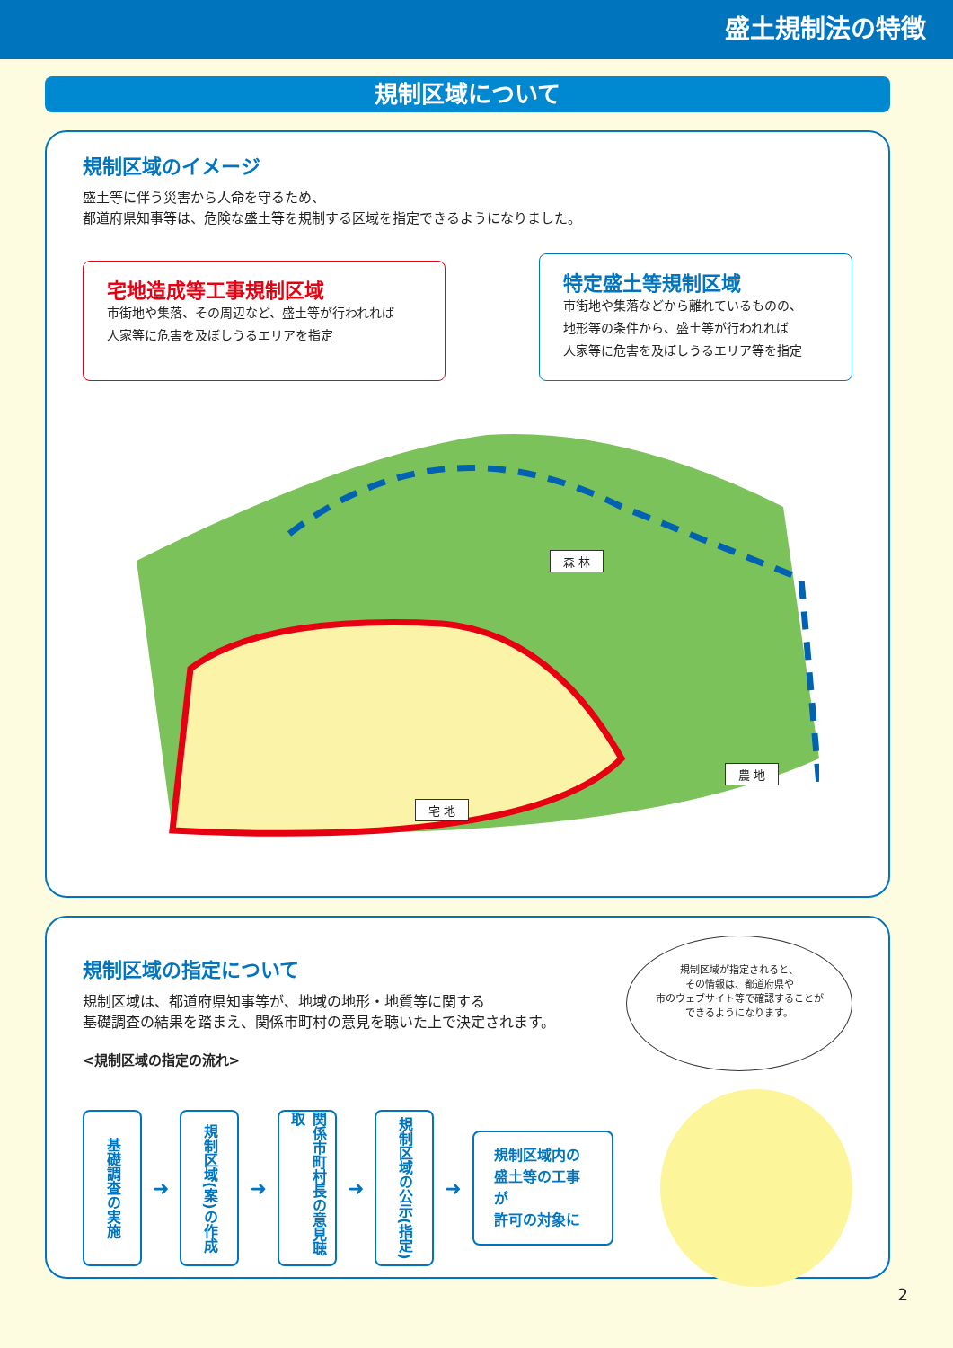盛土規制法の特徴
規制区域について
規制区域のイメージ
盛土等に伴う災害から人命を守るため、
都道府県知事等は、危険な盛土等を規制する区域を指定できるようになりました。
宅地造成等工事規制区域
市街地や集落、その周辺など、盛土等が行われれば
人家等に危害を及ぼしうるエリアを指定
特定盛土等規制区域
市街地や集落などから離れているものの、
地形等の条件から、盛土等が行われれば
人家等に危害を及ぼしうるエリア等を指定
森 林
宅 地
農 地
規制区域の指定について
規制区域は、都道府県知事等が、地域の地形・地質等に関する
基礎調査の結果を踏まえ、関係市町村の意見を聴いた上で決定されます。
<規制区域の指定の流れ>
規制区域が指定されると、
その情報は、都道府県や
市のウェブサイト等で確認することが
できるようになります。
基礎調査の実施
➜
規制区域(案)の作成
➜
関係市町村長の意見聴取
➜
規制区域の公示(指定)
➜
規制区域内の
盛土等の工事が
許可の対象に
2